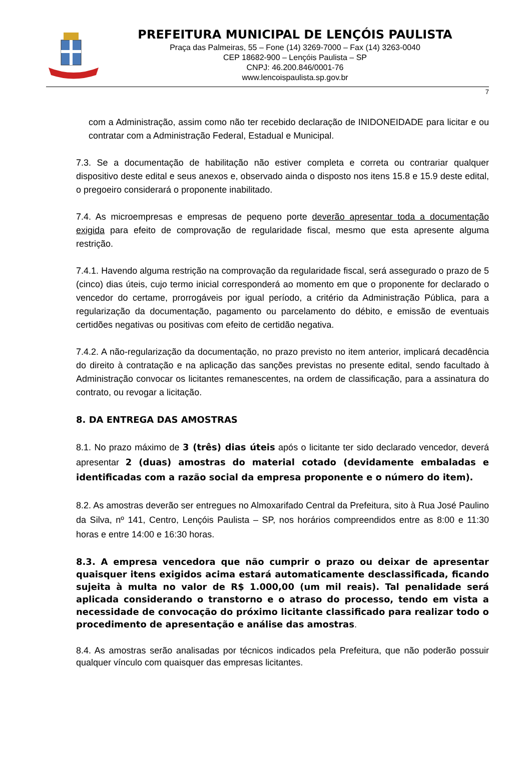PREFEITURA MUNICIPAL DE LENÇÓIS PAULISTA
Praça das Palmeiras, 55 – Fone (14) 3269-7000 – Fax (14) 3263-0040
CEP 18682-900 – Lençóis Paulista – SP
CNPJ: 46.200.846/0001-76
www.lencoispaulista.sp.gov.br
7
com a Administração, assim como não ter recebido declaração de INIDONEIDADE para licitar e ou contratar com a Administração Federal, Estadual e Municipal.
7.3. Se a documentação de habilitação não estiver completa e correta ou contrariar qualquer dispositivo deste edital e seus anexos e, observado ainda o disposto nos itens 15.8 e 15.9 deste edital, o pregoeiro considerará o proponente inabilitado.
7.4. As microempresas e empresas de pequeno porte deverão apresentar toda a documentação exigida para efeito de comprovação de regularidade fiscal, mesmo que esta apresente alguma restrição.
7.4.1. Havendo alguma restrição na comprovação da regularidade fiscal, será assegurado o prazo de 5 (cinco) dias úteis, cujo termo inicial corresponderá ao momento em que o proponente for declarado o vencedor do certame, prorrogáveis por igual período, a critério da Administração Pública, para a regularização da documentação, pagamento ou parcelamento do débito, e emissão de eventuais certidões negativas ou positivas com efeito de certidão negativa.
7.4.2. A não-regularização da documentação, no prazo previsto no item anterior, implicará decadência do direito à contratação e na aplicação das sanções previstas no presente edital, sendo facultado à Administração convocar os licitantes remanescentes, na ordem de classificação, para a assinatura do contrato, ou revogar a licitação.
8. DA ENTREGA DAS AMOSTRAS
8.1. No prazo máximo de 3 (três) dias úteis após o licitante ter sido declarado vencedor, deverá apresentar 2 (duas) amostras do material cotado (devidamente embaladas e identificadas com a razão social da empresa proponente e o número do item).
8.2. As amostras deverão ser entregues no Almoxarifado Central da Prefeitura, sito à Rua José Paulino da Silva, nº 141, Centro, Lençóis Paulista – SP, nos horários compreendidos entre as 8:00 e 11:30 horas e entre 14:00 e 16:30 horas.
8.3. A empresa vencedora que não cumprir o prazo ou deixar de apresentar quaisquer itens exigidos acima estará automaticamente desclassificada, ficando sujeita à multa no valor de R$ 1.000,00 (um mil reais). Tal penalidade será aplicada considerando o transtorno e o atraso do processo, tendo em vista a necessidade de convocação do próximo licitante classificado para realizar todo o procedimento de apresentação e análise das amostras.
8.4. As amostras serão analisadas por técnicos indicados pela Prefeitura, que não poderão possuir qualquer vínculo com quaisquer das empresas licitantes.